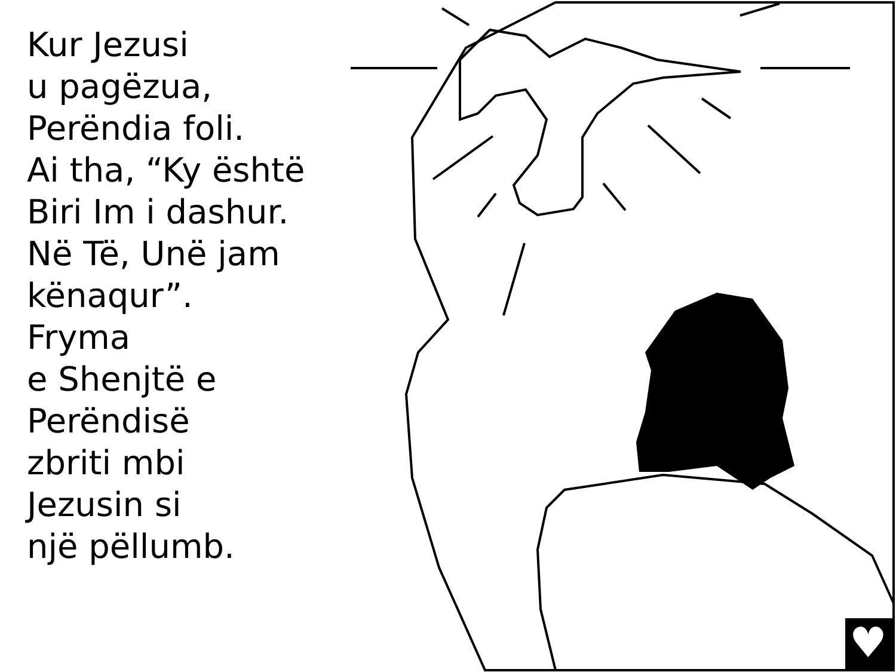♥
Kur Jezusi
u pagëzua,
Perëndia foli.
Ai tha, “Ky është
Biri Im i dashur.
Në Të, Unë jam
kënaqur”. Fryma
e Shenjtë e
Perëndisë
zbriti mbi
Jezusin si
një pëllumb.